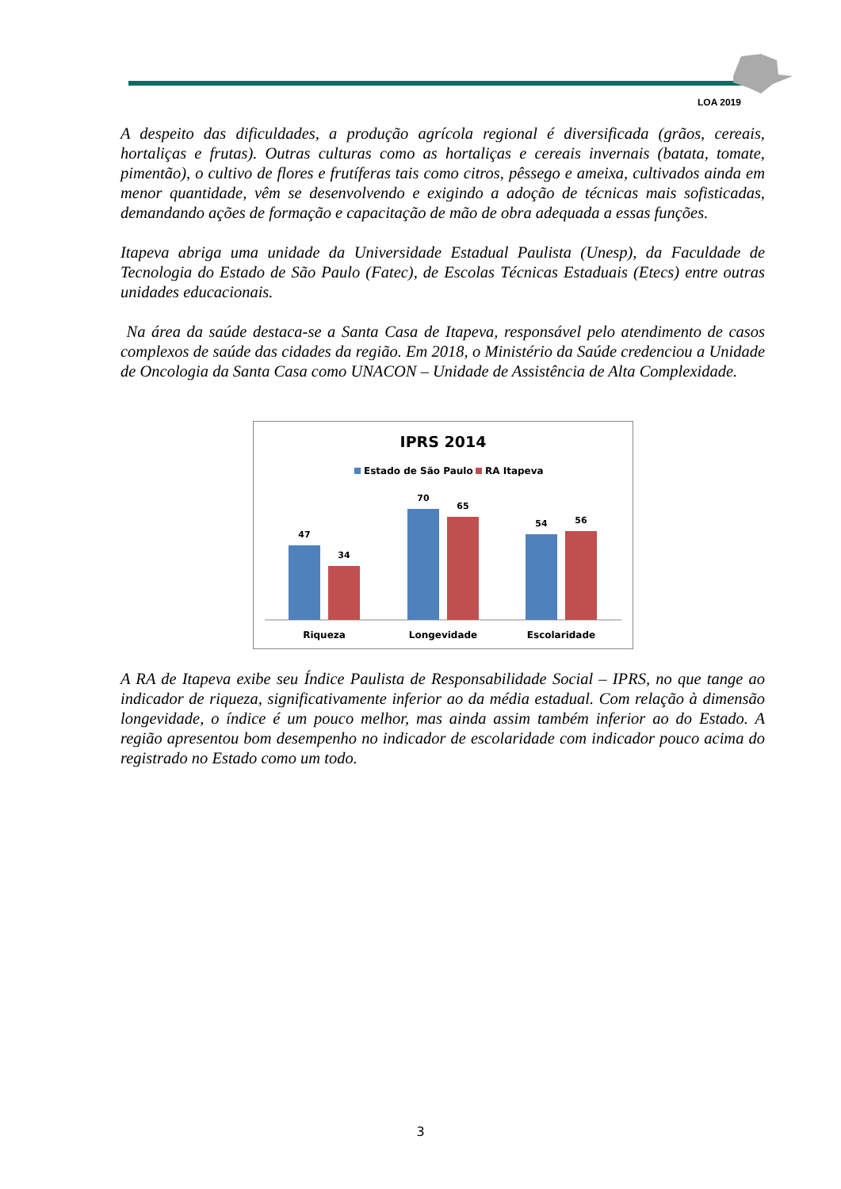LOA 2019
A despeito das dificuldades, a produção agrícola regional é diversificada (grãos, cereais, hortaliças e frutas). Outras culturas como as hortaliças e cereais invernais (batata, tomate, pimentão), o cultivo de flores e frutíferas tais como citros, pêssego e ameixa, cultivados ainda em menor quantidade, vêm se desenvolvendo e exigindo a adoção de técnicas mais sofisticadas, demandando ações de formação e capacitação de mão de obra adequada a essas funções.
Itapeva abriga uma unidade da Universidade Estadual Paulista (Unesp), da Faculdade de Tecnologia do Estado de São Paulo (Fatec), de Escolas Técnicas Estaduais (Etecs) entre outras unidades educacionais.
Na área da saúde destaca-se a Santa Casa de Itapeva, responsável pelo atendimento de casos complexos de saúde das cidades da região. Em 2018, o Ministério da Saúde credenciou a Unidade de Oncologia da Santa Casa como UNACON – Unidade de Assistência de Alta Complexidade.
IPRS 2014
Estado de São Paulo
RA Itapeva
47
34
70
65
54
56
Riqueza
Longevidade
Escolaridade
A RA de Itapeva exibe seu Índice Paulista de Responsabilidade Social – IPRS, no que tange ao indicador de riqueza, significativamente inferior ao da média estadual. Com relação à dimensão longevidade, o índice é um pouco melhor, mas ainda assim também inferior ao do Estado. A região apresentou bom desempenho no indicador de escolaridade com indicador pouco acima do registrado no Estado como um todo.
3